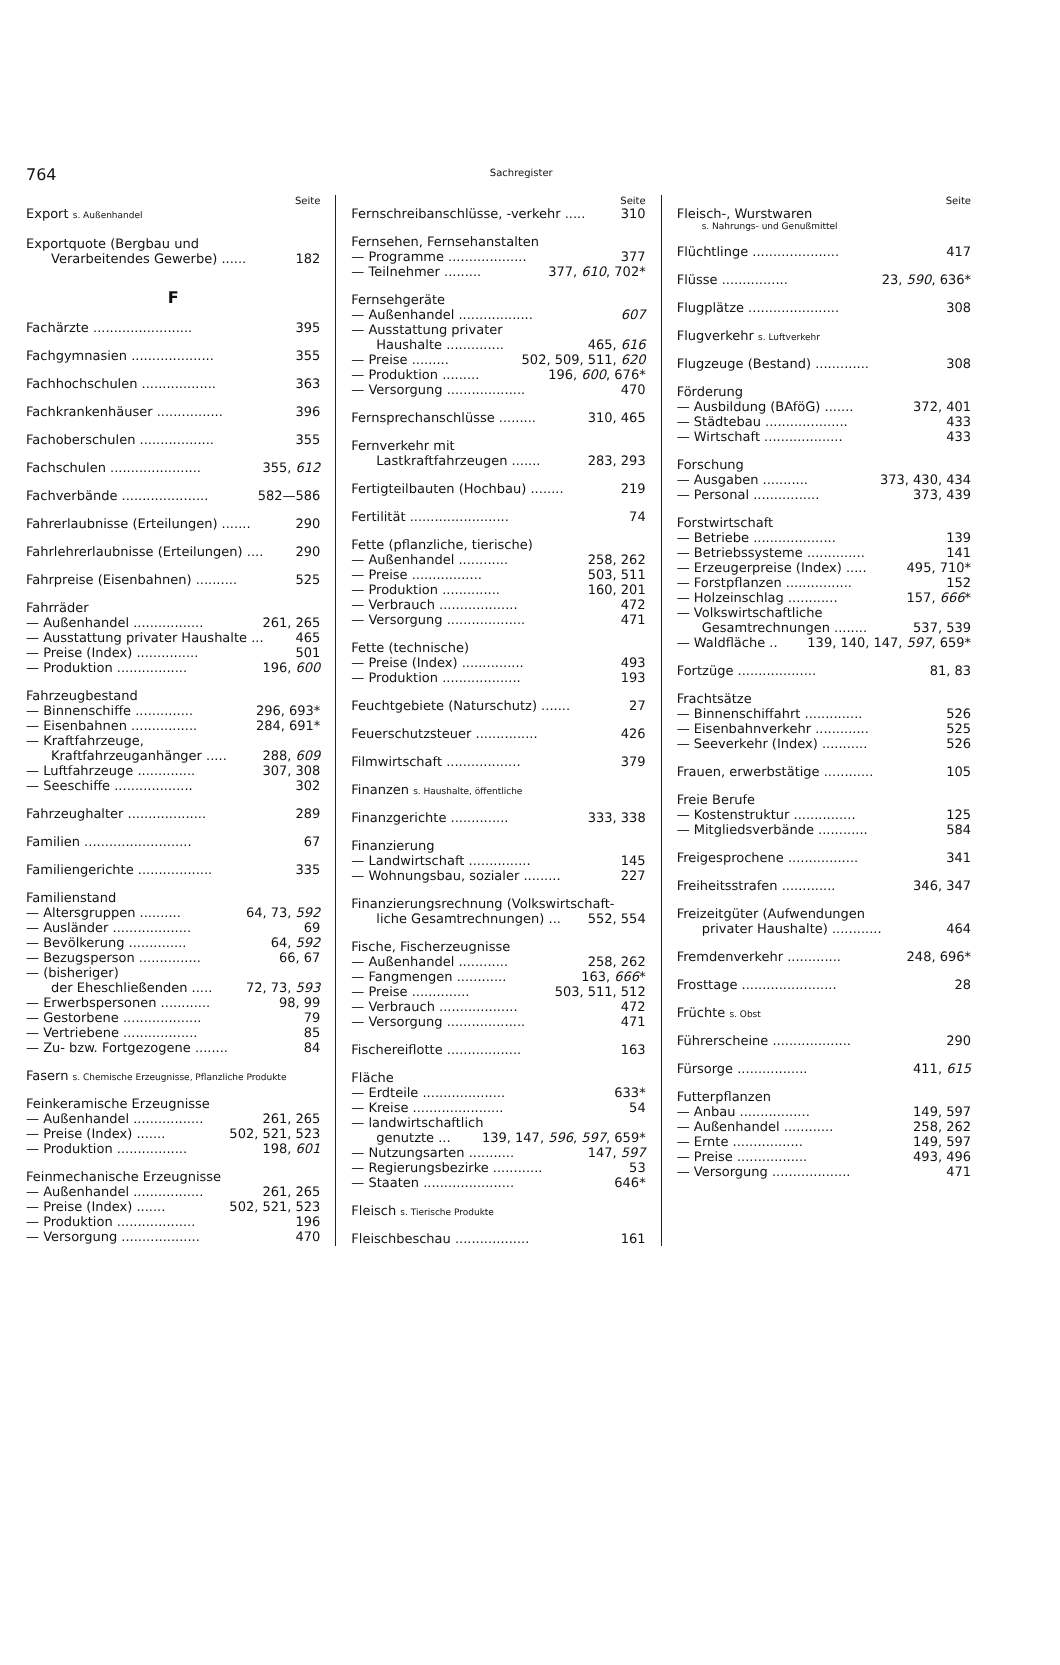764
Sachregister
Seite
Export s. Außenhandel
Exportquote (Bergbau und
Verarbeitendes Gewerbe) ...... 182
F
Fachärzte ........................ 395
Fachgymnasien .................... 355
Fachhochschulen .................. 363
Fachkrankenhäuser ................ 396
Fachoberschulen .................. 355
Fachschulen ...................... 355, 612
Fachverbände ..................... 582—586
Fahrerlaubnisse (Erteilungen) ....... 290
Fahrlehrerlaubnisse (Erteilungen) .... 290
Fahrpreise (Eisenbahnen) .......... 525
Fahrräder
— Außenhandel ................. 261, 265
— Ausstattung privater Haushalte ... 465
— Preise (Index) ............... 501
— Produktion ................. 196, 600
Fahrzeugbestand
— Binnenschiffe .............. 296, 693*
— Eisenbahnen ................ 284, 691*
— Kraftfahrzeuge,
Kraftfahrzeuganhänger ..... 288, 609
— Luftfahrzeuge .............. 307, 308
— Seeschiffe ................... 302
Fahrzeughalter ................... 289
Familien .......................... 67
Familiengerichte .................. 335
Familienstand
— Altersgruppen .......... 64, 73, 592
— Ausländer ................... 69
— Bevölkerung .............. 64, 592
— Bezugsperson ............... 66, 67
— (bisheriger)
der Eheschließenden ..... 72, 73, 593
— Erwerbspersonen ............ 98, 99
— Gestorbene ................... 79
— Vertriebene .................. 85
— Zu- bzw. Fortgezogene ........ 84
Fasern s. Chemische Erzeugnisse, Pflanzliche Produkte
Feinkeramische Erzeugnisse
— Außenhandel ................. 261, 265
— Preise (Index) ....... 502, 521, 523
— Produktion ................. 198, 601
Feinmechanische Erzeugnisse
— Außenhandel ................. 261, 265
— Preise (Index) ....... 502, 521, 523
— Produktion ................... 196
— Versorgung ................... 470
Seite
Fernschreibanschlüsse, -verkehr ..... 310
Fernsehen, Fernsehanstalten
— Programme ................... 377
— Teilnehmer ......... 377, 610, 702*
Fernsehgeräte
— Außenhandel .................. 607
— Ausstattung privater
Haushalte .............. 465, 616
— Preise ......... 502, 509, 511, 620
— Produktion ......... 196, 600, 676*
— Versorgung ................... 470
Fernsprechanschlüsse ......... 310, 465
Fernverkehr mit
Lastkraftfahrzeugen ....... 283, 293
Fertigteilbauten (Hochbau) ........ 219
Fertilität ........................ 74
Fette (pflanzliche, tierische)
— Außenhandel ............ 258, 262
— Preise ................. 503, 511
— Produktion .............. 160, 201
— Verbrauch ................... 472
— Versorgung ................... 471
Fette (technische)
— Preise (Index) ............... 493
— Produktion ................... 193
Feuchtgebiete (Naturschutz) ....... 27
Feuerschutzsteuer ............... 426
Filmwirtschaft .................. 379
Finanzen s. Haushalte, öffentliche
Finanzgerichte .............. 333, 338
Finanzierung
— Landwirtschaft ............... 145
— Wohnungsbau, sozialer ......... 227
Finanzierungsrechnung (Volkswirtschaft-
liche Gesamtrechnungen) ... 552, 554
Fische, Fischerzeugnisse
— Außenhandel ............ 258, 262
— Fangmengen ............ 163, 666*
— Preise .............. 503, 511, 512
— Verbrauch ................... 472
— Versorgung ................... 471
Fischereiflotte .................. 163
Fläche
— Erdteile .................... 633*
— Kreise ...................... 54
— landwirtschaftlich
genutzte ... 139, 147, 596, 597, 659*
— Nutzungsarten ........... 147, 597
— Regierungsbezirke ............ 53
— Staaten ...................... 646*
Fleisch s. Tierische Produkte
Fleischbeschau .................. 161
Seite
Fleisch-, Wurstwaren
s. Nahrungs- und Genußmittel
Flüchtlinge ..................... 417
Flüsse ................ 23, 590, 636*
Flugplätze ...................... 308
Flugverkehr s. Luftverkehr
Flugzeuge (Bestand) ............. 308
Förderung
— Ausbildung (BAföG) ....... 372, 401
— Städtebau .................... 433
— Wirtschaft ................... 433
Forschung
— Ausgaben ........... 373, 430, 434
— Personal ................ 373, 439
Forstwirtschaft
— Betriebe .................... 139
— Betriebssysteme .............. 141
— Erzeugerpreise (Index) ..... 495, 710*
— Forstpflanzen ................ 152
— Holzeinschlag ............ 157, 666*
— Volkswirtschaftliche
Gesamtrechnungen ........ 537, 539
— Waldfläche .. 139, 140, 147, 597, 659*
Fortzüge ................... 81, 83
Frachtsätze
— Binnenschiffahrt .............. 526
— Eisenbahnverkehr ............. 525
— Seeverkehr (Index) ........... 526
Frauen, erwerbstätige ............ 105
Freie Berufe
— Kostenstruktur ............... 125
— Mitgliedsverbände ............ 584
Freigesprochene ................. 341
Freiheitsstrafen ............. 346, 347
Freizeitgüter (Aufwendungen
privater Haushalte) ............ 464
Fremdenverkehr ............. 248, 696*
Frosttage ....................... 28
Früchte s. Obst
Führerscheine ................... 290
Fürsorge ................. 411, 615
Futterpflanzen
— Anbau ................. 149, 597
— Außenhandel ............ 258, 262
— Ernte ................. 149, 597
— Preise ................. 493, 496
— Versorgung ................... 471